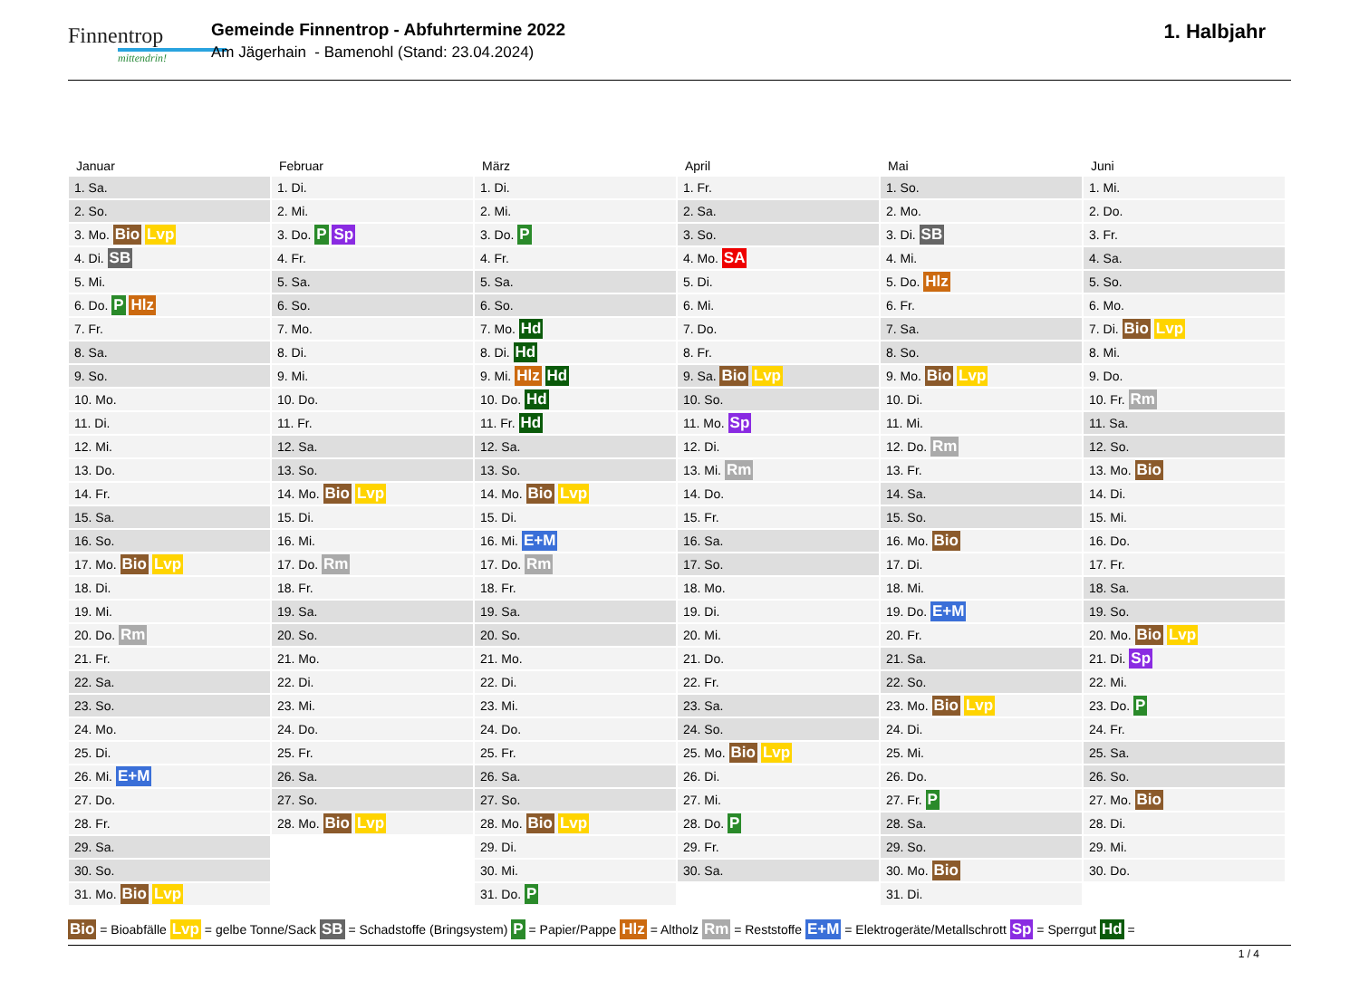Finnentrop
mittendrin!
Gemeinde Finnentrop - Abfuhrtermine 2022
Am Jägerhain - Bamenohl (Stand: 23.04.2024)
1. Halbjahr
Januar
| 1. Sa. |
| 2. So. |
| 3. Mo. Bio Lvp |
| 4. Di. SB |
| 5. Mi. |
| 6. Do. P Hlz |
| 7. Fr. |
| 8. Sa. |
| 9. So. |
| 10. Mo. |
| 11. Di. |
| 12. Mi. |
| 13. Do. |
| 14. Fr. |
| 15. Sa. |
| 16. So. |
| 17. Mo. Bio Lvp |
| 18. Di. |
| 19. Mi. |
| 20. Do. Rm |
| 21. Fr. |
| 22. Sa. |
| 23. So. |
| 24. Mo. |
| 25. Di. |
| 26. Mi. E+M |
| 27. Do. |
| 28. Fr. |
| 29. Sa. |
| 30. So. |
| 31. Mo. Bio Lvp |
Februar
| 1. Di. |
| 2. Mi. |
| 3. Do. P Sp |
| 4. Fr. |
| 5. Sa. |
| 6. So. |
| 7. Mo. |
| 8. Di. |
| 9. Mi. |
| 10. Do. |
| 11. Fr. |
| 12. Sa. |
| 13. So. |
| 14. Mo. Bio Lvp |
| 15. Di. |
| 16. Mi. |
| 17. Do. Rm |
| 18. Fr. |
| 19. Sa. |
| 20. So. |
| 21. Mo. |
| 22. Di. |
| 23. Mi. |
| 24. Do. |
| 25. Fr. |
| 26. Sa. |
| 27. So. |
| 28. Mo. Bio Lvp |
März
| 1. Di. |
| 2. Mi. |
| 3. Do. P |
| 4. Fr. |
| 5. Sa. |
| 6. So. |
| 7. Mo. Hd |
| 8. Di. Hd |
| 9. Mi. Hlz Hd |
| 10. Do. Hd |
| 11. Fr. Hd |
| 12. Sa. |
| 13. So. |
| 14. Mo. Bio Lvp |
| 15. Di. |
| 16. Mi. E+M |
| 17. Do. Rm |
| 18. Fr. |
| 19. Sa. |
| 20. So. |
| 21. Mo. |
| 22. Di. |
| 23. Mi. |
| 24. Do. |
| 25. Fr. |
| 26. Sa. |
| 27. So. |
| 28. Mo. Bio Lvp |
| 29. Di. |
| 30. Mi. |
| 31. Do. P |
April
| 1. Fr. |
| 2. Sa. |
| 3. So. |
| 4. Mo. SA |
| 5. Di. |
| 6. Mi. |
| 7. Do. |
| 8. Fr. |
| 9. Sa. Bio Lvp |
| 10. So. |
| 11. Mo. Sp |
| 12. Di. |
| 13. Mi. Rm |
| 14. Do. |
| 15. Fr. |
| 16. Sa. |
| 17. So. |
| 18. Mo. |
| 19. Di. |
| 20. Mi. |
| 21. Do. |
| 22. Fr. |
| 23. Sa. |
| 24. So. |
| 25. Mo. Bio Lvp |
| 26. Di. |
| 27. Mi. |
| 28. Do. P |
| 29. Fr. |
| 30. Sa. |
Mai
| 1. So. |
| 2. Mo. |
| 3. Di. SB |
| 4. Mi. |
| 5. Do. Hlz |
| 6. Fr. |
| 7. Sa. |
| 8. So. |
| 9. Mo. Bio Lvp |
| 10. Di. |
| 11. Mi. |
| 12. Do. Rm |
| 13. Fr. |
| 14. Sa. |
| 15. So. |
| 16. Mo. Bio |
| 17. Di. |
| 18. Mi. |
| 19. Do. E+M |
| 20. Fr. |
| 21. Sa. |
| 22. So. |
| 23. Mo. Bio Lvp |
| 24. Di. |
| 25. Mi. |
| 26. Do. |
| 27. Fr. P |
| 28. Sa. |
| 29. So. |
| 30. Mo. Bio |
| 31. Di. |
Juni
| 1. Mi. |
| 2. Do. |
| 3. Fr. |
| 4. Sa. |
| 5. So. |
| 6. Mo. |
| 7. Di. Bio Lvp |
| 8. Mi. |
| 9. Do. |
| 10. Fr. Rm |
| 11. Sa. |
| 12. So. |
| 13. Mo. Bio |
| 14. Di. |
| 15. Mi. |
| 16. Do. |
| 17. Fr. |
| 18. Sa. |
| 19. So. |
| 20. Mo. Bio Lvp |
| 21. Di. Sp |
| 22. Mi. |
| 23. Do. P |
| 24. Fr. |
| 25. Sa. |
| 26. So. |
| 27. Mo. Bio |
| 28. Di. |
| 29. Mi. |
| 30. Do. |
Bio = Bioabfälle Lvp = gelbe Tonne/Sack SB = Schadstoffe (Bringsystem) P = Papier/Pappe Hlz = Altholz Rm = Reststoffe E+M = Elektrogeräte/Metallschrott Sp = Sperrgut Hd =
1 / 4